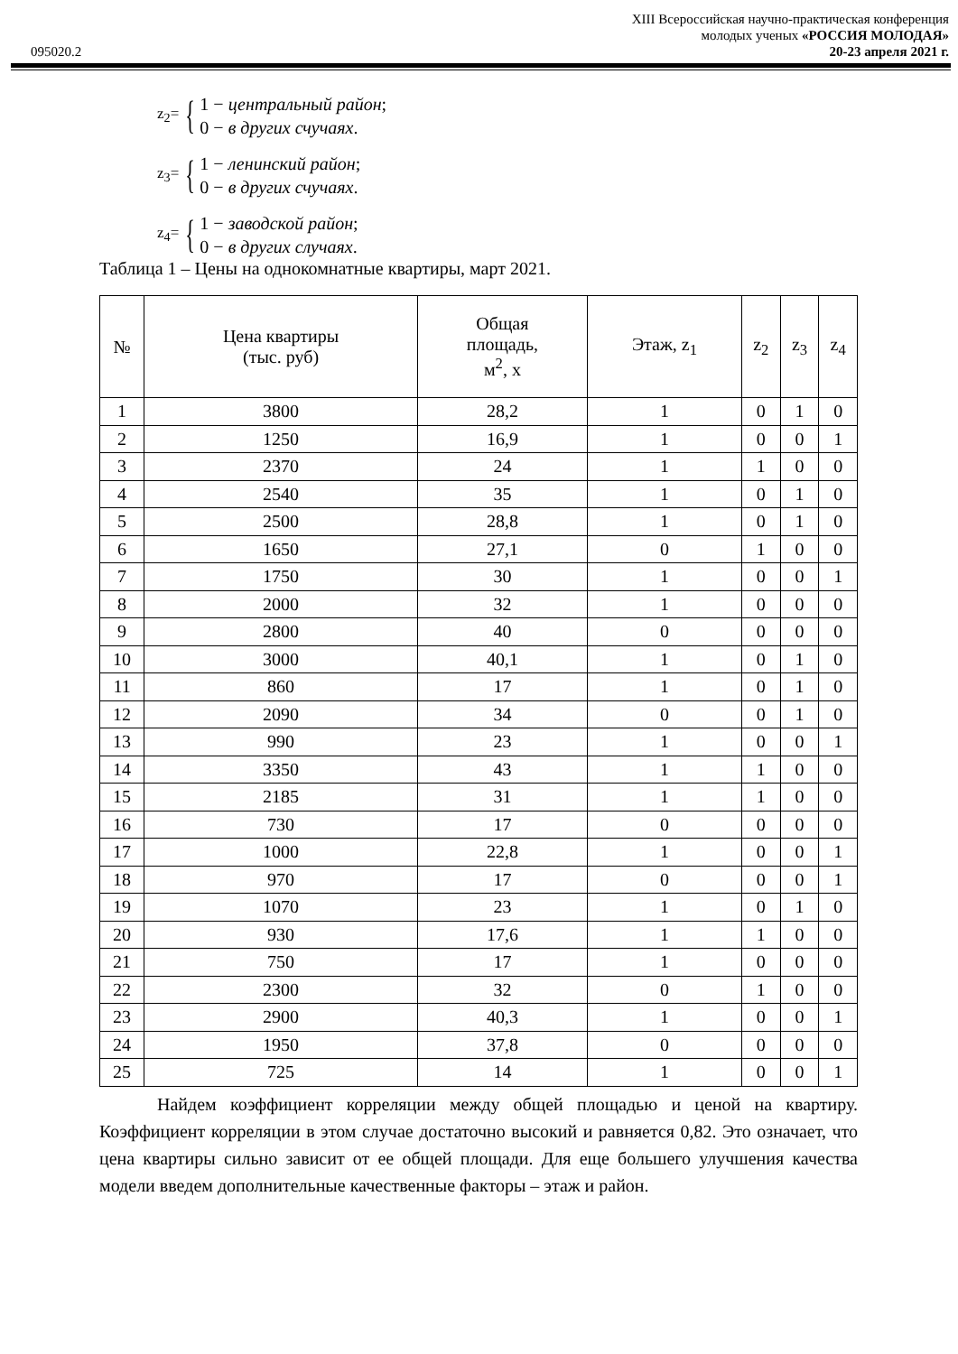XIII Всероссийская научно-практическая конференция
молодых ученых «РОССИЯ МОЛОДАЯ»
095020.2 20-23 апреля 2021 г.
z<sub>2</sub>= {
1 − центральный район;
0 − в других счучаях.
z<sub>3</sub>= {
1 − ленинский район;
0 − в других счучаях.
z<sub>4</sub>= {
1 − заводской район;
0 − в других случаях.
Таблица 1 – Цены на однокомнатные квартиры, март 2021.
| № | Цена квартиры (тыс. руб) | Общая площадь, м<sup>2</sup>, x | Этаж, z<sub>1</sub> | z<sub>2</sub> | z<sub>3</sub> | z<sub>4</sub> |
| --- | --- | --- | --- | --- | --- | --- |
| 1 | 3800 | 28,2 | 1 | 0 | 1 | 0 |
| 2 | 1250 | 16,9 | 1 | 0 | 0 | 1 |
| 3 | 2370 | 24 | 1 | 1 | 0 | 0 |
| 4 | 2540 | 35 | 1 | 0 | 1 | 0 |
| 5 | 2500 | 28,8 | 1 | 0 | 1 | 0 |
| 6 | 1650 | 27,1 | 0 | 1 | 0 | 0 |
| 7 | 1750 | 30 | 1 | 0 | 0 | 1 |
| 8 | 2000 | 32 | 1 | 0 | 0 | 0 |
| 9 | 2800 | 40 | 0 | 0 | 0 | 0 |
| 10 | 3000 | 40,1 | 1 | 0 | 1 | 0 |
| 11 | 860 | 17 | 1 | 0 | 1 | 0 |
| 12 | 2090 | 34 | 0 | 0 | 1 | 0 |
| 13 | 990 | 23 | 1 | 0 | 0 | 1 |
| 14 | 3350 | 43 | 1 | 1 | 0 | 0 |
| 15 | 2185 | 31 | 1 | 1 | 0 | 0 |
| 16 | 730 | 17 | 0 | 0 | 0 | 0 |
| 17 | 1000 | 22,8 | 1 | 0 | 0 | 1 |
| 18 | 970 | 17 | 0 | 0 | 0 | 1 |
| 19 | 1070 | 23 | 1 | 0 | 1 | 0 |
| 20 | 930 | 17,6 | 1 | 1 | 0 | 0 |
| 21 | 750 | 17 | 1 | 0 | 0 | 0 |
| 22 | 2300 | 32 | 0 | 1 | 0 | 0 |
| 23 | 2900 | 40,3 | 1 | 0 | 0 | 1 |
| 24 | 1950 | 37,8 | 0 | 0 | 0 | 0 |
| 25 | 725 | 14 | 1 | 0 | 0 | 1 |
Найдем коэффициент корреляции между общей площадью и ценой на квартиру. Коэффициент корреляции в этом случае достаточно высокий и равняется 0,82. Это означает, что цена квартиры сильно зависит от ее общей площади. Для еще большего улучшения качества модели введем дополнительные качественные факторы – этаж и район.